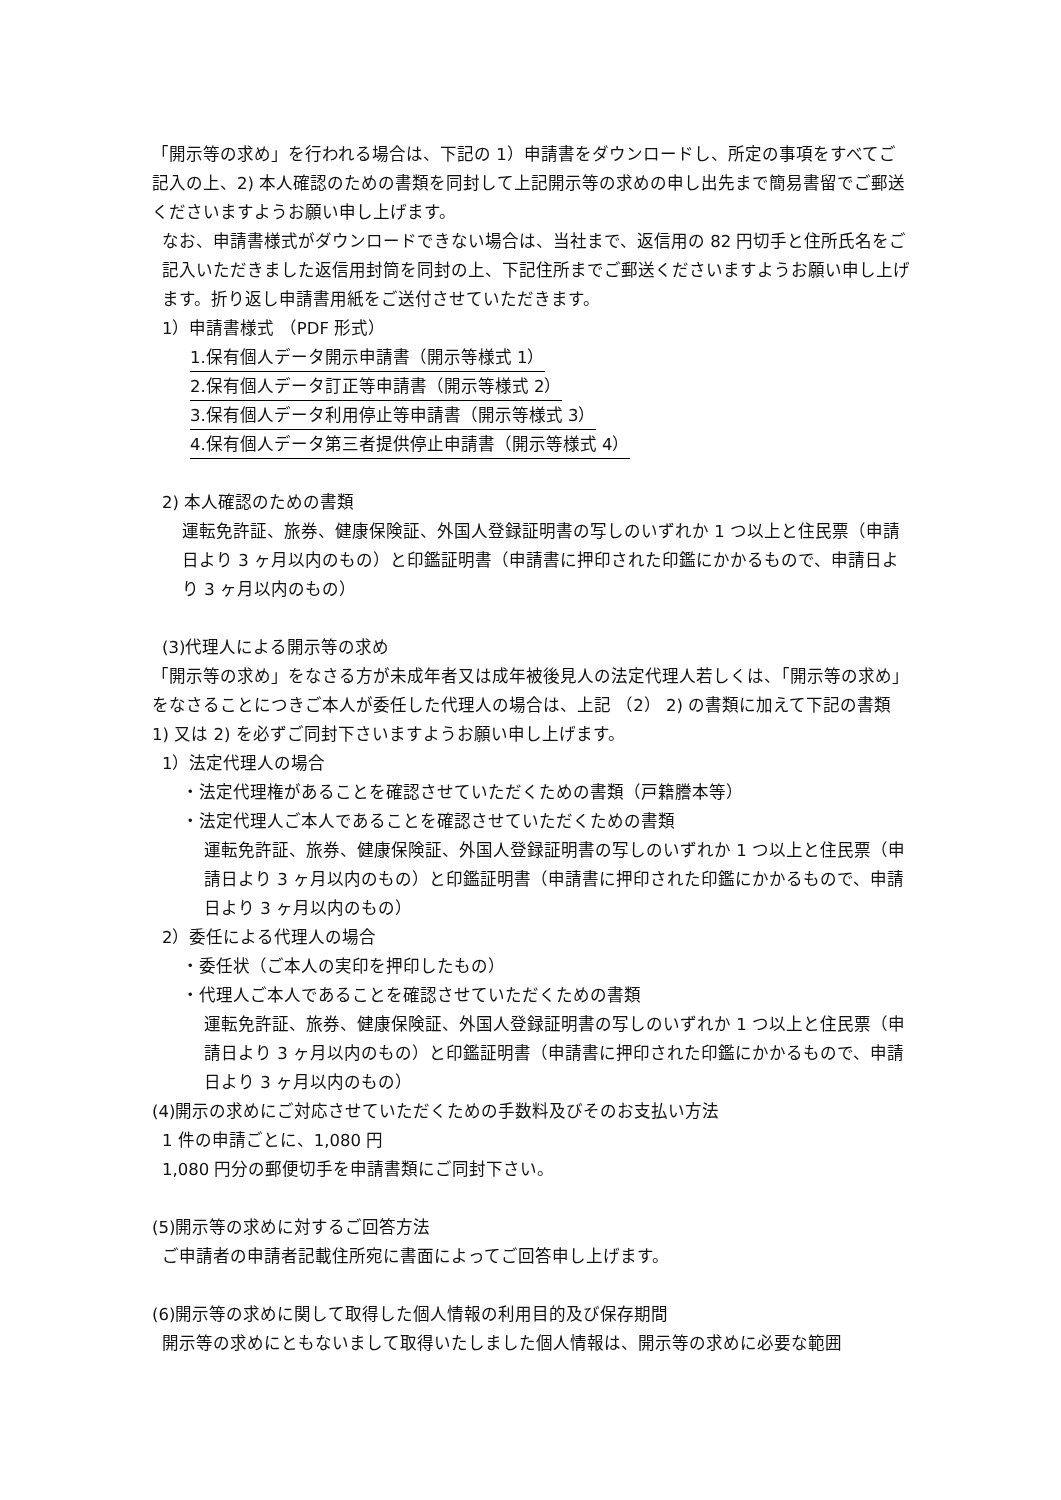「開示等の求め」を行われる場合は、下記の 1）申請書をダウンロードし、所定の事項をすべてご記入の上、2) 本人確認のための書類を同封して上記開示等の求めの申し出先まで簡易書留でご郵送くださいますようお願い申し上げます。
なお、申請書様式がダウンロードできない場合は、当社まで、返信用の 82 円切手と住所氏名をご記入いただきました返信用封筒を同封の上、下記住所までご郵送くださいますようお願い申し上げます。折り返し申請書用紙をご送付させていただきます。
1）申請書様式 （PDF 形式）
1.保有個人データ開示申請書（開示等様式 1）
2.保有個人データ訂正等申請書（開示等様式 2）
3.保有個人データ利用停止等申請書（開示等様式 3）
4.保有個人データ第三者提供停止申請書（開示等様式 4）
2) 本人確認のための書類
運転免許証、旅券、健康保険証、外国人登録証明書の写しのいずれか 1 つ以上と住民票（申請日より 3 ヶ月以内のもの）と印鑑証明書（申請書に押印された印鑑にかかるもので、申請日より 3 ヶ月以内のもの）
(3)代理人による開示等の求め
「開示等の求め」をなさる方が未成年者又は成年被後見人の法定代理人若しくは、「開示等の求め」をなさることにつきご本人が委任した代理人の場合は、上記 （2） 2) の書類に加えて下記の書類 1) 又は 2) を必ずご同封下さいますようお願い申し上げます。
1）法定代理人の場合
・法定代理権があることを確認させていただくための書類（戸籍謄本等）
・法定代理人ご本人であることを確認させていただくための書類
運転免許証、旅券、健康保険証、外国人登録証明書の写しのいずれか 1 つ以上と住民票（申請日より 3 ヶ月以内のもの）と印鑑証明書（申請書に押印された印鑑にかかるもので、申請日より 3 ヶ月以内のもの）
2）委任による代理人の場合
・委任状（ご本人の実印を押印したもの）
・代理人ご本人であることを確認させていただくための書類
運転免許証、旅券、健康保険証、外国人登録証明書の写しのいずれか 1 つ以上と住民票（申請日より 3 ヶ月以内のもの）と印鑑証明書（申請書に押印された印鑑にかかるもので、申請日より 3 ヶ月以内のもの）
(4)開示の求めにご対応させていただくための手数料及びそのお支払い方法
1 件の申請ごとに、1,080 円
1,080 円分の郵便切手を申請書類にご同封下さい。
(5)開示等の求めに対するご回答方法
ご申請者の申請者記載住所宛に書面によってご回答申し上げます。
(6)開示等の求めに関して取得した個人情報の利用目的及び保存期間
開示等の求めにともないまして取得いたしました個人情報は、開示等の求めに必要な範囲